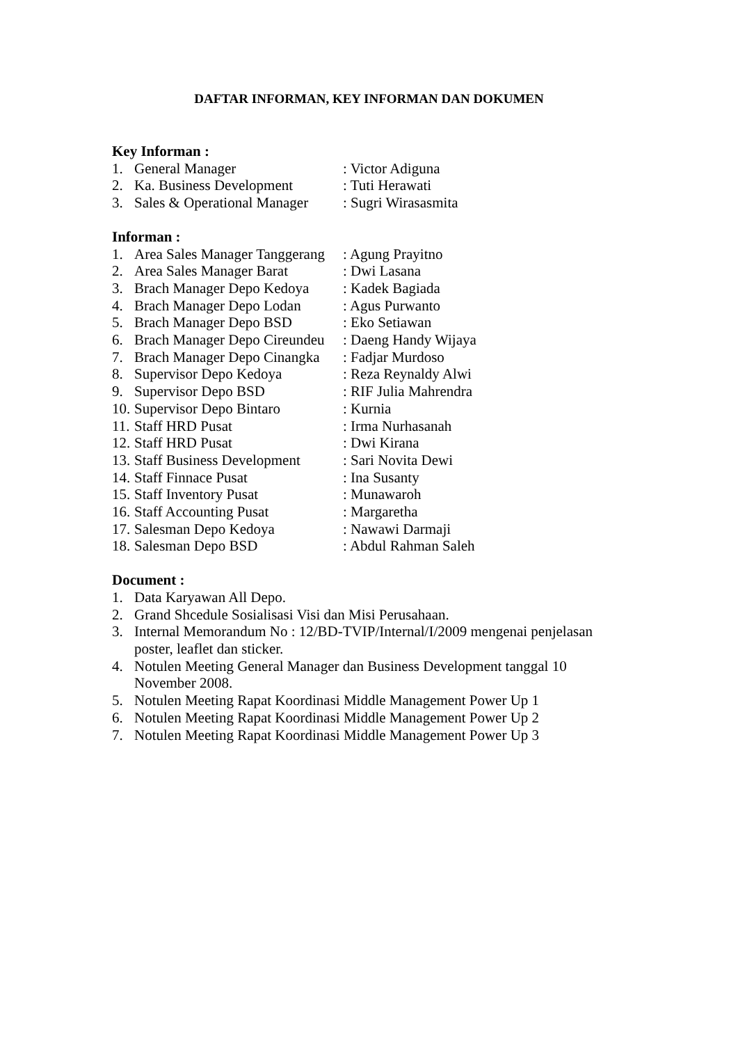DAFTAR INFORMAN, KEY INFORMAN DAN DOKUMEN
Key Informan :
1. General Manager: Victor Adiguna
2. Ka. Business Development: Tuti Herawati
3. Sales & Operational Manager: Sugri Wirasasmita
Informan :
1. Area Sales Manager Tanggerang: Agung Prayitno
2. Area Sales Manager Barat: Dwi Lasana
3. Brach Manager Depo Kedoya: Kadek Bagiada
4. Brach Manager Depo Lodan: Agus Purwanto
5. Brach Manager Depo BSD: Eko Setiawan
6. Brach Manager Depo Cireundeu: Daeng Handy Wijaya
7. Brach Manager Depo Cinangka: Fadjar Murdoso
8. Supervisor Depo Kedoya: Reza Reynaldy Alwi
9. Supervisor Depo BSD: RIF Julia Mahrendra
10. Supervisor Depo Bintaro: Kurnia
11. Staff HRD Pusat: Irma Nurhasanah
12. Staff HRD Pusat: Dwi Kirana
13. Staff Business Development: Sari Novita Dewi
14. Staff Finnace Pusat: Ina Susanty
15. Staff Inventory Pusat: Munawaroh
16. Staff Accounting Pusat: Margaretha
17. Salesman Depo Kedoya: Nawawi Darmaji
18. Salesman Depo BSD: Abdul Rahman Saleh
Document :
1. Data Karyawan All Depo.
2. Grand Shcedule Sosialisasi Visi dan Misi Perusahaan.
3. Internal Memorandum No : 12/BD-TVIP/Internal/I/2009 mengenai penjelasan poster, leaflet dan sticker.
4. Notulen Meeting General Manager dan Business Development tanggal 10 November 2008.
5. Notulen Meeting Rapat Koordinasi Middle Management Power Up 1
6. Notulen Meeting Rapat Koordinasi Middle Management Power Up 2
7. Notulen Meeting Rapat Koordinasi Middle Management Power Up 3